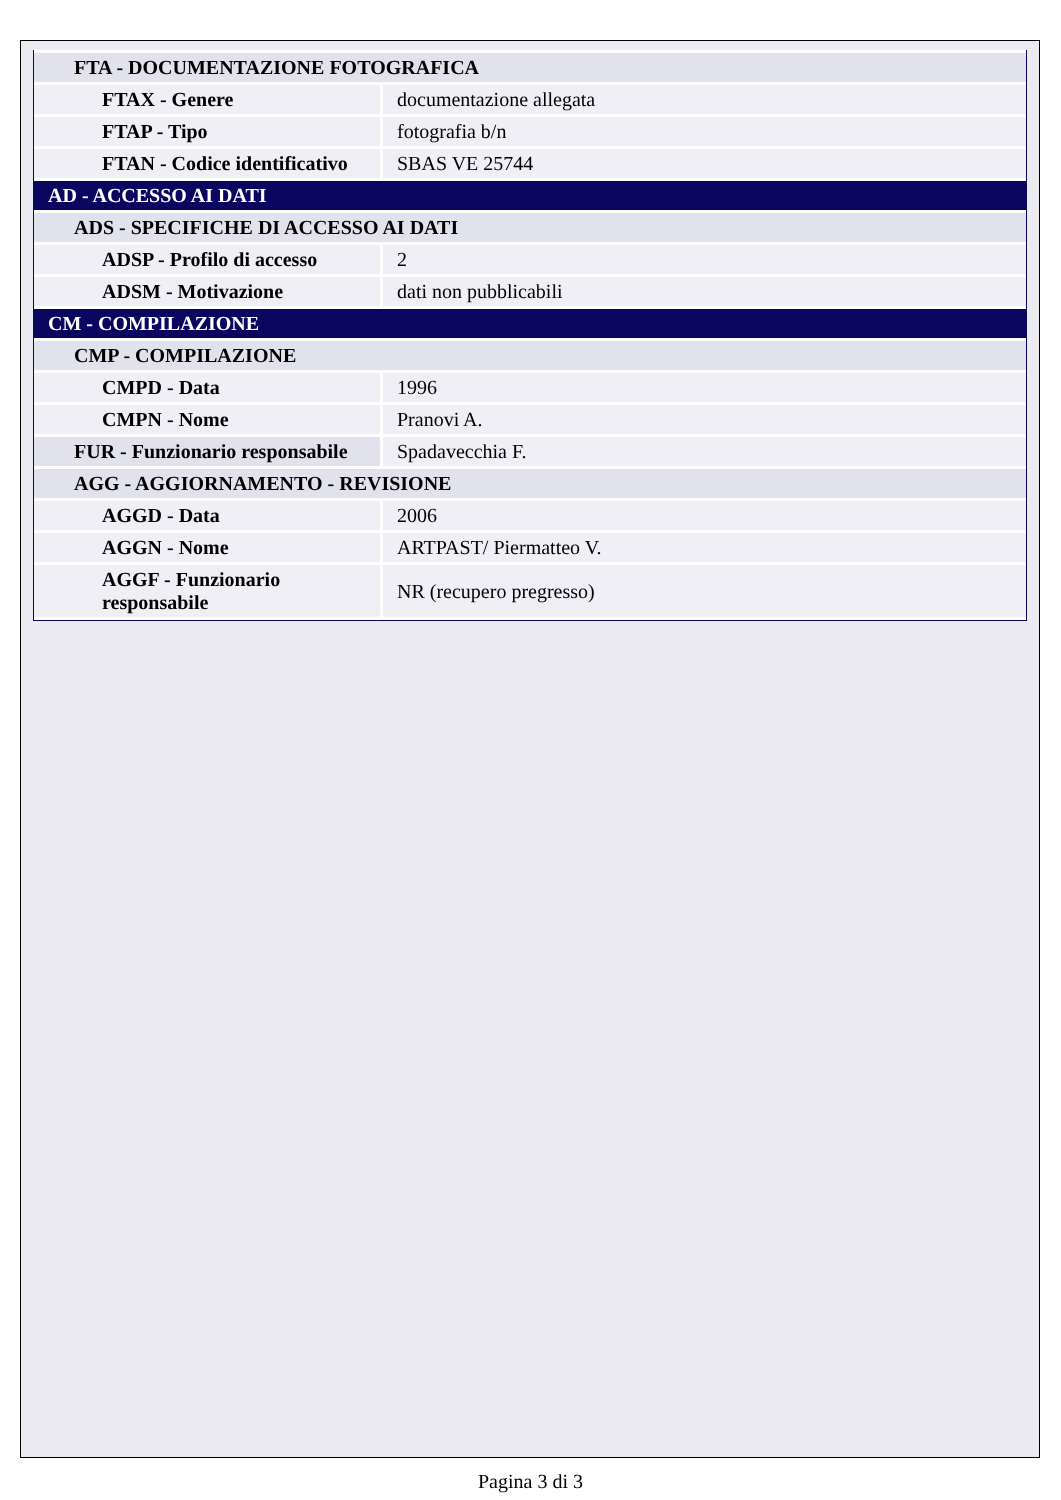| FTA - DOCUMENTAZIONE FOTOGRAFICA | |
| FTAX - Genere | documentazione allegata |
| FTAP - Tipo | fotografia b/n |
| FTAN - Codice identificativo | SBAS VE 25744 |
| AD - ACCESSO AI DATI | |
| ADS - SPECIFICHE DI ACCESSO AI DATI | |
| ADSP - Profilo di accesso | 2 |
| ADSM - Motivazione | dati non pubblicabili |
| CM - COMPILAZIONE | |
| CMP - COMPILAZIONE | |
| CMPD - Data | 1996 |
| CMPN - Nome | Pranovi A. |
| FUR - Funzionario responsabile | Spadavecchia F. |
| AGG - AGGIORNAMENTO - REVISIONE | |
| AGGD - Data | 2006 |
| AGGN - Nome | ARTPAST/ Piermatteo V. |
| AGGF - Funzionario responsabile | NR (recupero pregresso) |
Pagina 3 di 3